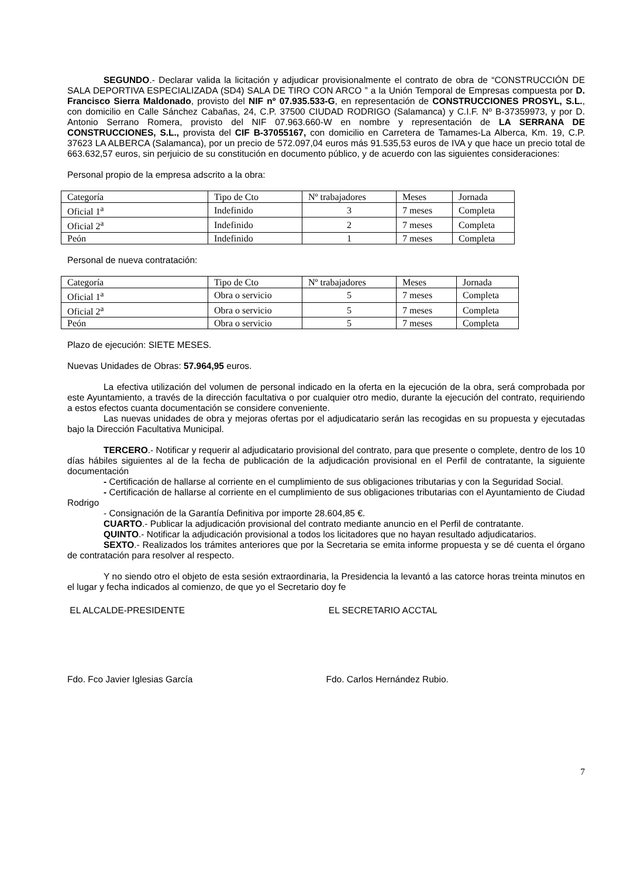SEGUNDO.- Declarar valida la licitación y adjudicar provisionalmente el contrato de obra de “CONSTRUCCIÓN DE SALA DEPORTIVA ESPECIALIZADA (SD4) SALA DE TIRO CON ARCO ” a la Unión Temporal de Empresas compuesta por D. Francisco Sierra Maldonado, provisto del NIF nº 07.935.533-G, en representación de CONSTRUCCIONES PROSYL, S.L., con domicilio en Calle Sánchez Cabañas, 24, C.P. 37500 CIUDAD RODRIGO (Salamanca) y C.I.F. Nº B-37359973, y por D. Antonio Serrano Romera, provisto del NIF 07.963.660-W en nombre y representación de LA SERRANA DE CONSTRUCCIONES, S.L., provista del CIF B-37055167, con domicilio en Carretera de Tamames-La Alberca, Km. 19, C.P. 37623 LA ALBERCA (Salamanca), por un precio de 572.097,04 euros más 91.535,53 euros de IVA y que hace un precio total de 663.632,57 euros, sin perjuicio de su constitución en documento público, y de acuerdo con las siguientes consideraciones:
Personal propio de la empresa adscrito a la obra:
| Categoría | Tipo de Cto | Nº trabajadores | Meses | Jornada |
| Oficial 1<sup>a</sup> | Indefinido | 3 | 7 meses | Completa |
| Oficial 2<sup>a</sup> | Indefinido | 2 | 7 meses | Completa |
| Peón | Indefinido | 1 | 7 meses | Completa |
Personal de nueva contratación:
| Categoría | Tipo de Cto | Nº trabajadores | Meses | Jornada |
| Oficial 1<sup>a</sup> | Obra o servicio | 5 | 7 meses | Completa |
| Oficial 2<sup>a</sup> | Obra o servicio | 5 | 7 meses | Completa |
| Peón | Obra o servicio | 5 | 7 meses | Completa |
Plazo de ejecución: SIETE MESES.
Nuevas Unidades de Obras: 57.964,95 euros.
La efectiva utilización del volumen de personal indicado en la oferta en la ejecución de la obra, será comprobada por este Ayuntamiento, a través de la dirección facultativa o por cualquier otro medio, durante la ejecución del contrato, requiriendo a estos efectos cuanta documentación se considere conveniente.
Las nuevas unidades de obra y mejoras ofertas por el adjudicatario serán las recogidas en su propuesta y ejecutadas bajo la Dirección Facultativa Municipal.
TERCERO.- Notificar y requerir al adjudicatario provisional del contrato, para que presente o complete, dentro de los 10 días hábiles siguientes al de la fecha de publicación de la adjudicación provisional en el Perfil de contratante, la siguiente documentación
- Certificación de hallarse al corriente en el cumplimiento de sus obligaciones tributarias y con la Seguridad Social.
- Certificación de hallarse al corriente en el cumplimiento de sus obligaciones tributarias con el Ayuntamiento de Ciudad Rodrigo
- Consignación de la Garantía Definitiva por importe 28.604,85 €.
CUARTO.- Publicar la adjudicación provisional del contrato mediante anuncio en el Perfil de contratante.
QUINTO.- Notificar la adjudicación provisional a todos los licitadores que no hayan resultado adjudicatarios.
SEXTO.- Realizados los trámites anteriores que por la Secretaria se emita informe propuesta y se dé cuenta el órgano de contratación para resolver al respecto.
Y no siendo otro el objeto de esta sesión extraordinaria, la Presidencia la levantó a las catorce horas treinta minutos en el lugar y fecha indicados al comienzo, de que yo el Secretario doy fe
EL ALCALDE-PRESIDENTE EL SECRETARIO ACCTAL
Fdo. Fco Javier Iglesias García Fdo. Carlos Hernández Rubio.
7